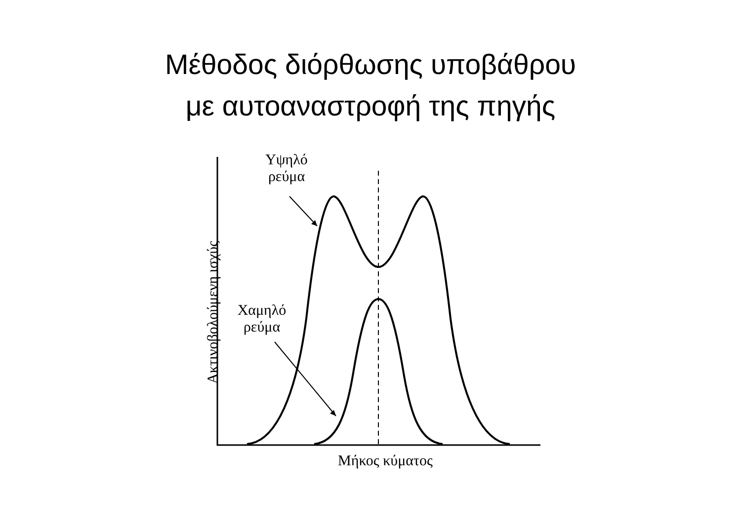Μέθοδος διόρθωσης υποβάθρου
με αυτοαναστροφή της πηγής
Υψηλό
ρεύμα
Χαμηλό
ρεύμα
Μήκος κύματος
Ακτινοβολούμενη ισχύς